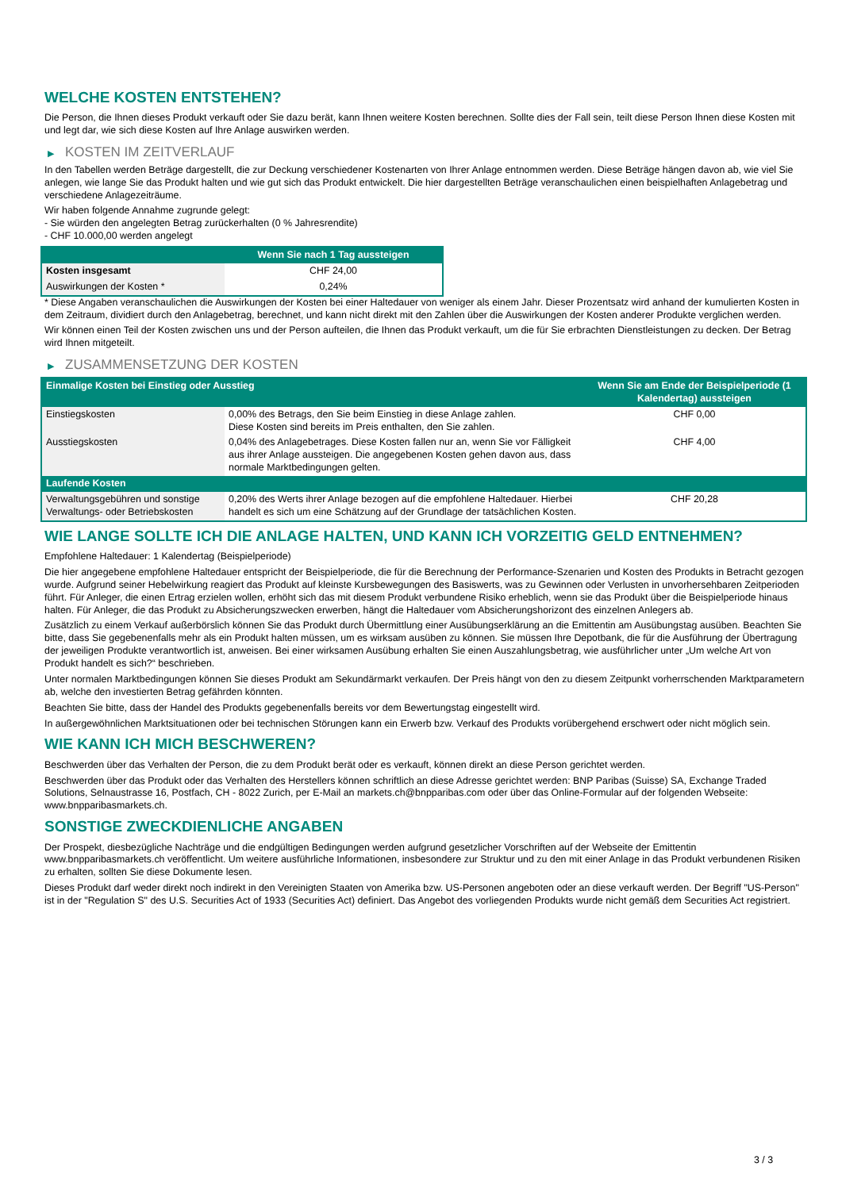WELCHE KOSTEN ENTSTEHEN?
Die Person, die Ihnen dieses Produkt verkauft oder Sie dazu berät, kann Ihnen weitere Kosten berechnen. Sollte dies der Fall sein, teilt diese Person Ihnen diese Kosten mit und legt dar, wie sich diese Kosten auf Ihre Anlage auswirken werden.
▶ KOSTEN IM ZEITVERLAUF
In den Tabellen werden Beträge dargestellt, die zur Deckung verschiedener Kostenarten von Ihrer Anlage entnommen werden. Diese Beträge hängen davon ab, wie viel Sie anlegen, wie lange Sie das Produkt halten und wie gut sich das Produkt entwickelt. Die hier dargestellten Beträge veranschaulichen einen beispielhaften Anlagebetrag und verschiedene Anlagezeiträume.
Wir haben folgende Annahme zugrunde gelegt:
- Sie würden den angelegten Betrag zurückerhalten (0 % Jahresrendite)
- CHF 10.000,00 werden angelegt
| | Wenn Sie nach 1 Tag aussteigen |
| --- | --- |
| Kosten insgesamt | CHF 24,00 |
| Auswirkungen der Kosten * | 0,24% |
* Diese Angaben veranschaulichen die Auswirkungen der Kosten bei einer Haltedauer von weniger als einem Jahr. Dieser Prozentsatz wird anhand der kumulierten Kosten in dem Zeitraum, dividiert durch den Anlagebetrag, berechnet, und kann nicht direkt mit den Zahlen über die Auswirkungen der Kosten anderer Produkte verglichen werden.
Wir können einen Teil der Kosten zwischen uns und der Person aufteilen, die Ihnen das Produkt verkauft, um die für Sie erbrachten Dienstleistungen zu decken. Der Betrag wird Ihnen mitgeteilt.
▶ ZUSAMMENSETZUNG DER KOSTEN
| Einmalige Kosten bei Einstieg oder Ausstieg | | Wenn Sie am Ende der Beispielperiode (1 Kalendertag) aussteigen |
| --- | --- | --- |
| Einstiegskosten | 0,00% des Betrags, den Sie beim Einstieg in diese Anlage zahlen. Diese Kosten sind bereits im Preis enthalten, den Sie zahlen. | CHF 0,00 |
| Ausstiegskosten | 0,04% des Anlagebetrages. Diese Kosten fallen nur an, wenn Sie vor Fälligkeit aus ihrer Anlage aussteigen. Die angegebenen Kosten gehen davon aus, dass normale Marktbedingungen gelten. | CHF 4,00 |
| Laufende Kosten | | |
| Verwaltungsgebühren und sonstige Verwaltungs- oder Betriebskosten | 0,20% des Werts ihrer Anlage bezogen auf die empfohlene Haltedauer. Hierbei handelt es sich um eine Schätzung auf der Grundlage der tatsächlichen Kosten. | CHF 20,28 |
WIE LANGE SOLLTE ICH DIE ANLAGE HALTEN, UND KANN ICH VORZEITIG GELD ENTNEHMEN?
Empfohlene Haltedauer: 1 Kalendertag (Beispielperiode)
Die hier angegebene empfohlene Haltedauer entspricht der Beispielperiode, die für die Berechnung der Performance-Szenarien und Kosten des Produkts in Betracht gezogen wurde. Aufgrund seiner Hebelwirkung reagiert das Produkt auf kleinste Kursbewegungen des Basiswerts, was zu Gewinnen oder Verlusten in unvorhersehbaren Zeitperioden führt. Für Anleger, die einen Ertrag erzielen wollen, erhöht sich das mit diesem Produkt verbundene Risiko erheblich, wenn sie das Produkt über die Beispielperiode hinaus halten. Für Anleger, die das Produkt zu Absicherungszwecken erwerben, hängt die Haltedauer vom Absicherungshorizont des einzelnen Anlegers ab.
Zusätzlich zu einem Verkauf außerbörslich können Sie das Produkt durch Übermittlung einer Ausübungserklärung an die Emittentin am Ausübungstag ausüben. Beachten Sie bitte, dass Sie gegebenenfalls mehr als ein Produkt halten müssen, um es wirksam ausüben zu können. Sie müssen Ihre Depotbank, die für die Ausführung der Übertragung der jeweiligen Produkte verantwortlich ist, anweisen. Bei einer wirksamen Ausübung erhalten Sie einen Auszahlungsbetrag, wie ausführlicher unter „Um welche Art von Produkt handelt es sich?“ beschrieben.
Unter normalen Marktbedingungen können Sie dieses Produkt am Sekundärmarkt verkaufen. Der Preis hängt von den zu diesem Zeitpunkt vorherrschenden Marktparametern ab, welche den investierten Betrag gefährden könnten.
Beachten Sie bitte, dass der Handel des Produkts gegebenenfalls bereits vor dem Bewertungstag eingestellt wird.
In außergewöhnlichen Marktsituationen oder bei technischen Störungen kann ein Erwerb bzw. Verkauf des Produkts vorübergehend erschwert oder nicht möglich sein.
WIE KANN ICH MICH BESCHWEREN?
Beschwerden über das Verhalten der Person, die zu dem Produkt berät oder es verkauft, können direkt an diese Person gerichtet werden.
Beschwerden über das Produkt oder das Verhalten des Herstellers können schriftlich an diese Adresse gerichtet werden: BNP Paribas (Suisse) SA, Exchange Traded Solutions, Selnaustrasse 16, Postfach, CH - 8022 Zurich, per E-Mail an markets.ch@bnpparibas.com oder über das Online-Formular auf der folgenden Webseite: www.bnpparibasmarkets.ch.
SONSTIGE ZWECKDIENLICHE ANGABEN
Der Prospekt, diesbezügliche Nachträge und die endgültigen Bedingungen werden aufgrund gesetzlicher Vorschriften auf der Webseite der Emittentin www.bnpparibasmarkets.ch veröffentlicht. Um weitere ausführliche Informationen, insbesondere zur Struktur und zu den mit einer Anlage in das Produkt verbundenen Risiken zu erhalten, sollten Sie diese Dokumente lesen.
Dieses Produkt darf weder direkt noch indirekt in den Vereinigten Staaten von Amerika bzw. US-Personen angeboten oder an diese verkauft werden. Der Begriff "US-Person" ist in der "Regulation S" des U.S. Securities Act of 1933 (Securities Act) definiert. Das Angebot des vorliegenden Produkts wurde nicht gemäß dem Securities Act registriert.
3 / 3